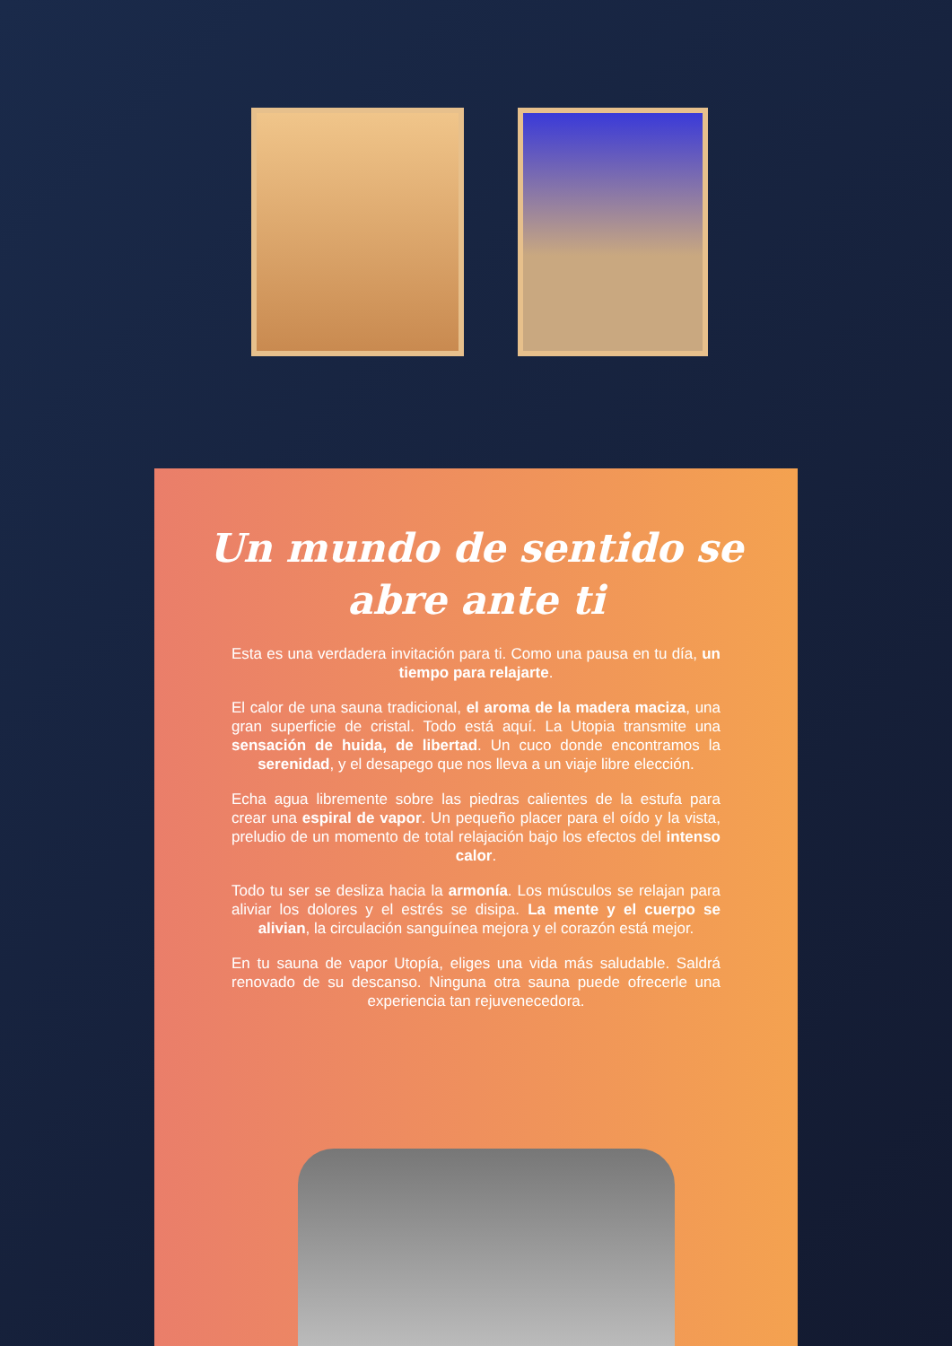Un mundo de sentido se abre ante ti
Esta es una verdadera invitación para ti. Como una pausa en tu día, un tiempo para relajarte.
El calor de una sauna tradicional, el aroma de la madera maciza, una gran superficie de cristal. Todo está aquí. La Utopia transmite una sensación de huida, de libertad. Un cuco donde encontramos la serenidad, y el desapego que nos lleva a un viaje libre elección.
Echa agua libremente sobre las piedras calientes de la estufa para crear una espiral de vapor. Un pequeño placer para el oído y la vista, preludio de un momento de total relajación bajo los efectos del intenso calor.
Todo tu ser se desliza hacia la armonía. Los músculos se relajan para aliviar los dolores y el estrés se disipa. La mente y el cuerpo se alivian, la circulación sanguínea mejora y el corazón está mejor.
En tu sauna de vapor Utopía, eliges una vida más saludable. Saldrá renovado de su descanso. Ninguna otra sauna puede ofrecerle una experiencia tan rejuvenecedora.